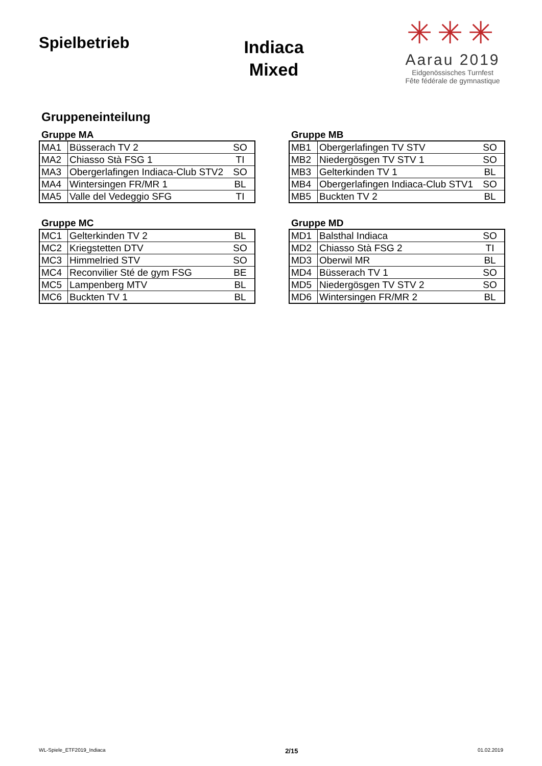Spielbetrieb
Indiaca
Mixed
✳✳✳
Aarau 2019
Eidgenössisches Turnfest
Fête fédérale de gymnastique
Gruppeneinteilung
Gruppe MA
| MA1 | Büsserach TV 2 | SO |
| MA2 | Chiasso Stà FSG 1 | TI |
| MA3 | Obergerlafingen Indiaca-Club STV2 | SO |
| MA4 | Wintersingen FR/MR 1 | BL |
| MA5 | Valle del Vedeggio SFG | TI |
Gruppe MB
| MB1 | Obergerlafingen TV STV | SO |
| MB2 | Niedergösgen TV STV 1 | SO |
| MB3 | Gelterkinden TV 1 | BL |
| MB4 | Obergerlafingen Indiaca-Club STV1 | SO |
| MB5 | Buckten TV 2 | BL |
Gruppe MC
| MC1 | Gelterkinden TV 2 | BL |
| MC2 | Kriegstetten DTV | SO |
| MC3 | Himmelried STV | SO |
| MC4 | Reconvilier Sté de gym FSG | BE |
| MC5 | Lampenberg MTV | BL |
| MC6 | Buckten TV 1 | BL |
Gruppe MD
| MD1 | Balsthal Indiaca | SO |
| MD2 | Chiasso Stà FSG 2 | TI |
| MD3 | Oberwil MR | BL |
| MD4 | Büsserach TV 1 | SO |
| MD5 | Niedergösgen TV STV 2 | SO |
| MD6 | Wintersingen FR/MR 2 | BL |
WL-Spiele_ETF2019_Indiaca 2/15 01.02.2019